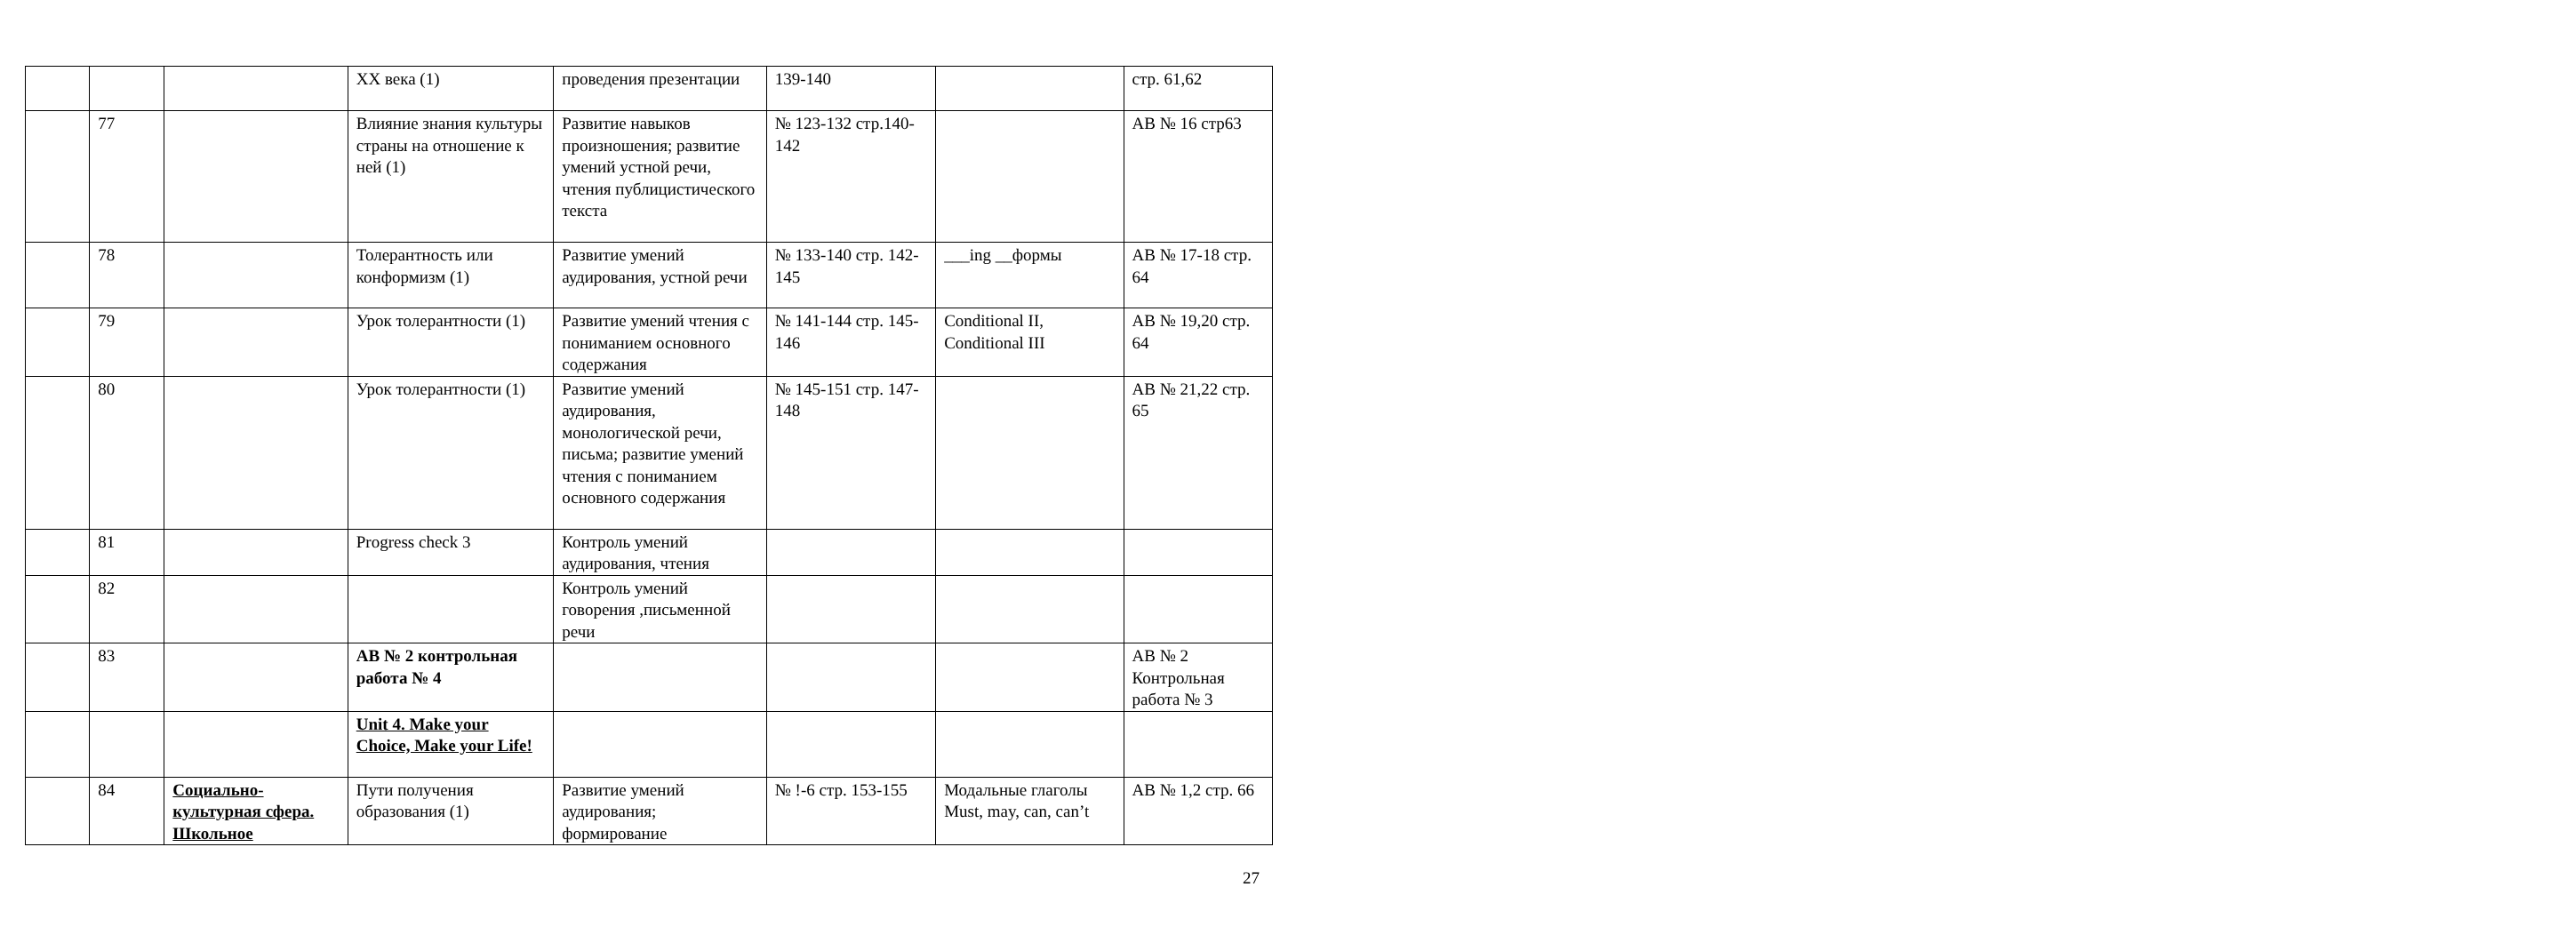| | | | XX века (1) | проведения презентации | 139-140 | | стр. 61,62 |
| | 77 | | Влияние знания культуры страны на отношение к ней (1) | Развитие навыков произношения; развитие умений устной речи, чтения публицистического текста | № 123-132 стр.140-142 | | АВ № 16 стр63 |
| | 78 | | Толерантность или конформизм (1) | Развитие умений аудирования, устной речи | № 133-140 стр. 142-145 | ___ing __формы | АВ № 17-18 стр. 64 |
| | 79 | | Урок толерантности (1) | Развитие умений чтения с пониманием основного содержания | № 141-144 стр. 145-146 | Conditional II, Conditional III | АВ № 19,20 стр. 64 |
| | 80 | | Урок толерантности (1) | Развитие умений аудирования, монологической речи, письма; развитие умений чтения с пониманием основного содержания | № 145-151 стр. 147-148 | | АВ № 21,22 стр. 65 |
| | 81 | | Progress check 3 | Контроль умений аудирования, чтения | | | |
| | 82 | | | Контроль умений говорения ,письменной речи | | | |
| | 83 | | АВ № 2 контрольная работа № 4 | | | | АВ № 2 Контрольная работа № 3 |
| | | | Unit 4. Make your Choice, Make your Life! | | | | |
| | 84 | Социально-культурная сфера. Школьное | Пути получения образования (1) | Развитие умений аудирования; формирование | № !-6 стр. 153-155 | Модальные глаголы Must, may, can, can’t | АВ № 1,2 стр. 66 |
27